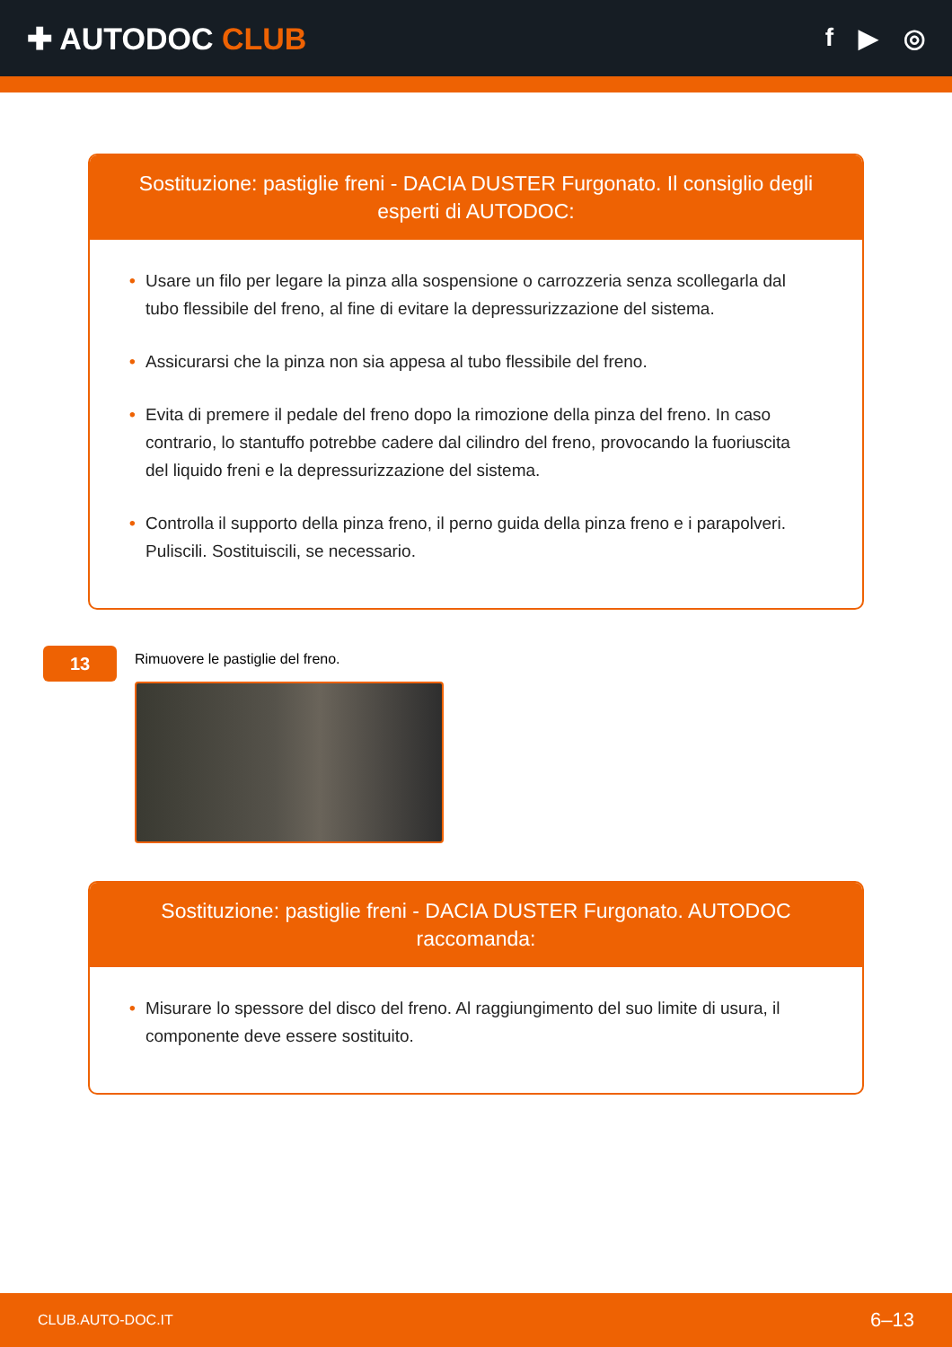✚ AUTODOC CLUB
f ▶ ◎
Sostituzione: pastiglie freni - DACIA DUSTER Furgonato. Il consiglio degli esperti di AUTODOC:
• Usare un filo per legare la pinza alla sospensione o carrozzeria senza scollegarla dal tubo flessibile del freno, al fine di evitare la depressurizzazione del sistema.
• Assicurarsi che la pinza non sia appesa al tubo flessibile del freno.
• Evita di premere il pedale del freno dopo la rimozione della pinza del freno. In caso contrario, lo stantuffo potrebbe cadere dal cilindro del freno, provocando la fuoriuscita del liquido freni e la depressurizzazione del sistema.
• Controlla il supporto della pinza freno, il perno guida della pinza freno e i parapolveri. Puliscili. Sostituiscili, se necessario.
13
Rimuovere le pastiglie del freno.
Sostituzione: pastiglie freni - DACIA DUSTER Furgonato. AUTODOC raccomanda:
• Misurare lo spessore del disco del freno. Al raggiungimento del suo limite di usura, il componente deve essere sostituito.
CLUB.AUTO-DOC.IT 6–13